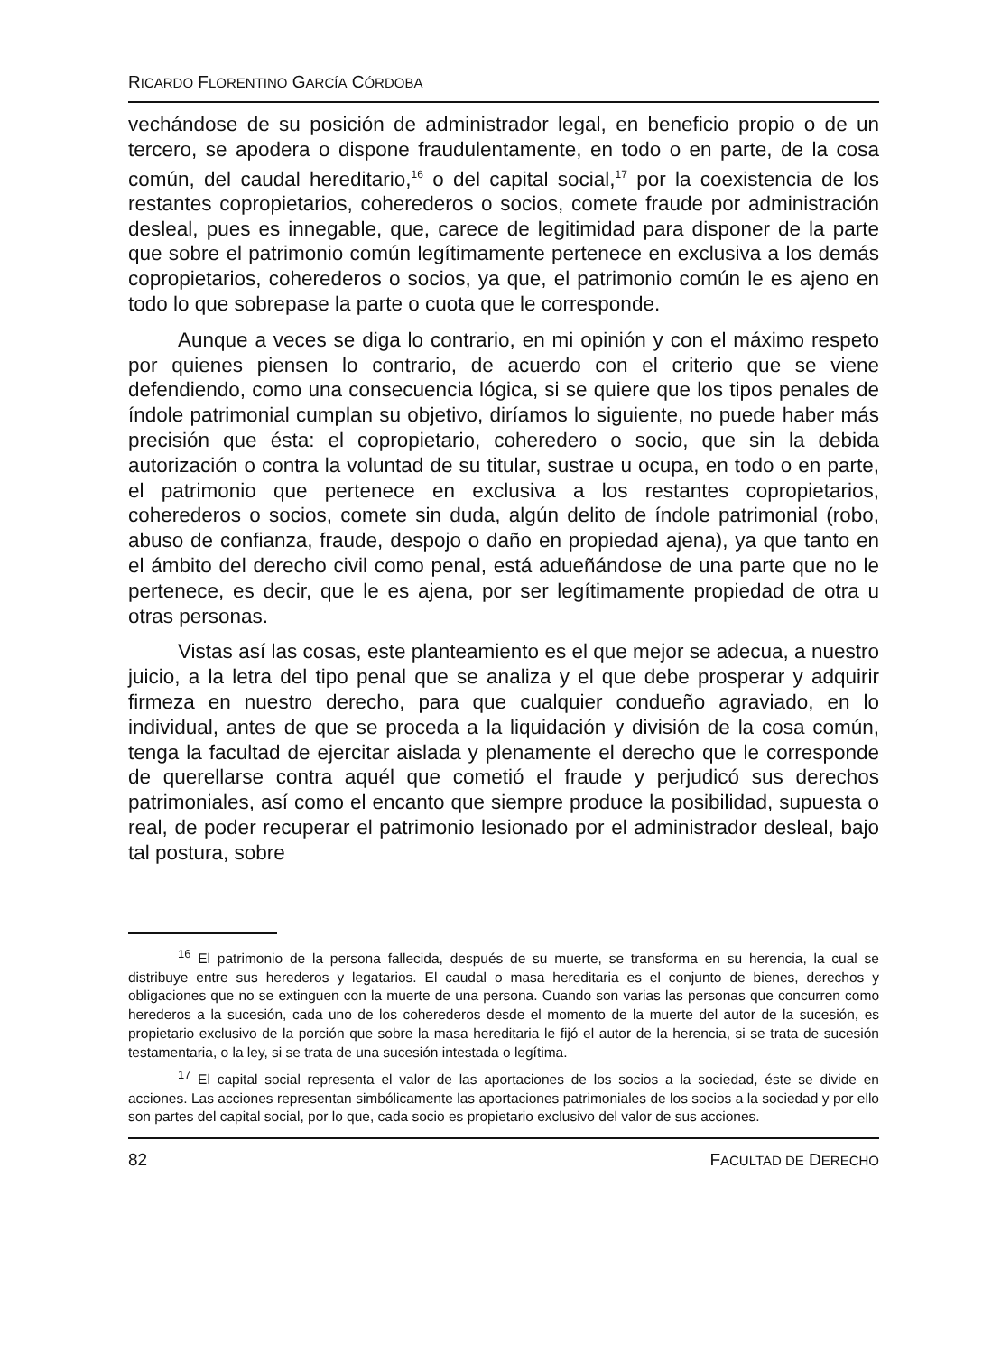RICARDO FLORENTINO GARCÍA CÓRDOBA
vechándose de su posición de administrador legal, en beneficio propio o de un tercero, se apodera o dispone fraudulentamente, en todo o en parte, de la cosa común, del caudal hereditario,<sup>16</sup> o del capital social,<sup>17</sup> por la coexistencia de los restantes copropietarios, coherederos o socios, comete fraude por administración desleal, pues es innegable, que, carece de legitimidad para disponer de la parte que sobre el patrimonio común legítimamente pertenece en exclusiva a los demás copropietarios, coherederos o socios, ya que, el patrimonio común le es ajeno en todo lo que sobrepase la parte o cuota que le corresponde.
Aunque a veces se diga lo contrario, en mi opinión y con el máximo respeto por quienes piensen lo contrario, de acuerdo con el criterio que se viene defendiendo, como una consecuencia lógica, si se quiere que los tipos penales de índole patrimonial cumplan su objetivo, diríamos lo siguiente, no puede haber más precisión que ésta: el copropietario, coheredero o socio, que sin la debida autorización o contra la voluntad de su titular, sustrae u ocupa, en todo o en parte, el patrimonio que pertenece en exclusiva a los restantes copropietarios, coherederos o socios, comete sin duda, algún delito de índole patrimonial (robo, abuso de confianza, fraude, despojo o daño en propiedad ajena), ya que tanto en el ámbito del derecho civil como penal, está adueñándose de una parte que no le pertenece, es decir, que le es ajena, por ser legítimamente propiedad de otra u otras personas.
Vistas así las cosas, este planteamiento es el que mejor se adecua, a nuestro juicio, a la letra del tipo penal que se analiza y el que debe prosperar y adquirir firmeza en nuestro derecho, para que cualquier condueño agraviado, en lo individual, antes de que se proceda a la liquidación y división de la cosa común, tenga la facultad de ejercitar aislada y plenamente el derecho que le corresponde de querellarse contra aquél que cometió el fraude y perjudicó sus derechos patrimoniales, así como el encanto que siempre produce la posibilidad, supuesta o real, de poder recuperar el patrimonio lesionado por el administrador desleal, bajo tal postura, sobre
<sup>16</sup> El patrimonio de la persona fallecida, después de su muerte, se transforma en su herencia, la cual se distribuye entre sus herederos y legatarios. El caudal o masa hereditaria es el conjunto de bienes, derechos y obligaciones que no se extinguen con la muerte de una persona. Cuando son varias las personas que concurren como herederos a la sucesión, cada uno de los coherederos desde el momento de la muerte del autor de la sucesión, es propietario exclusivo de la porción que sobre la masa hereditaria le fijó el autor de la herencia, si se trata de sucesión testamentaria, o la ley, si se trata de una sucesión intestada o legítima.
<sup>17</sup> El capital social representa el valor de las aportaciones de los socios a la sociedad, éste se divide en acciones. Las acciones representan simbólicamente las aportaciones patrimoniales de los socios a la sociedad y por ello son partes del capital social, por lo que, cada socio es propietario exclusivo del valor de sus acciones.
82 FACULTAD DE DERECHO